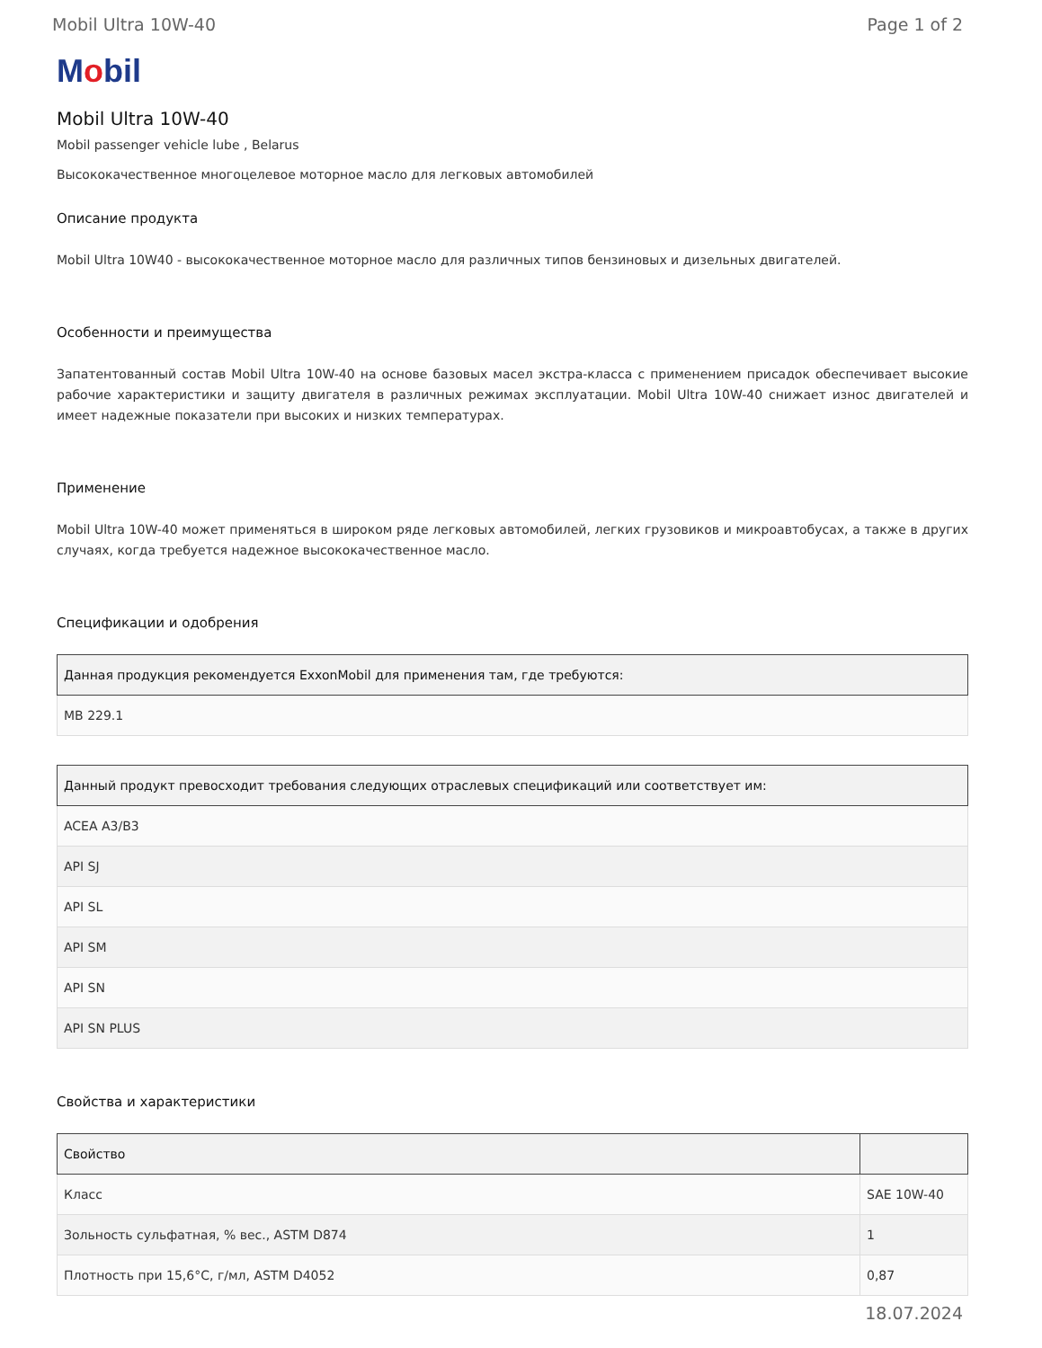Mobil Ultra 10W-40 Page 1 of 2
Mobil
Mobil Ultra 10W-40
Mobil passenger vehicle lube , Belarus
Высококачественное многоцелевое моторное масло для легковых автомобилей
Описание продукта
Mobil Ultra 10W40 - высококачественное моторное масло для различных типов бензиновых и дизельных двигателей.
Особенности и преимущества
Запатентованный состав Mobil Ultra 10W-40 на основе базовых масел экстра-класса с применением присадок обеспечивает высокие рабочие характеристики и защиту двигателя в различных режимах эксплуатации. Mobil Ultra 10W-40 снижает износ двигателей и имеет надежные показатели при высоких и низких температурах.
Применение
Mobil Ultra 10W-40 может применяться в широком ряде легковых автомобилей, легких грузовиков и микроавтобусах, а также в других случаях, когда требуется надежное высококачественное масло.
Спецификации и одобрения
| Данная продукция рекомендуется ExxonMobil для применения там, где требуются: |
| --- |
| MB 229.1 |
| Данный продукт превосходит требования следующих отраслевых спецификаций или соответствует им: |
| --- |
| ACEA A3/B3 |
| API SJ |
| API SL |
| API SM |
| API SN |
| API SN PLUS |
Свойства и характеристики
| Свойство | |
| --- | --- |
| Класс | SAE 10W-40 |
| Зольность сульфатная, % вес., ASTM D874 | 1 |
| Плотность при 15,6°C, г/мл, ASTM D4052 | 0,87 |
18.07.2024